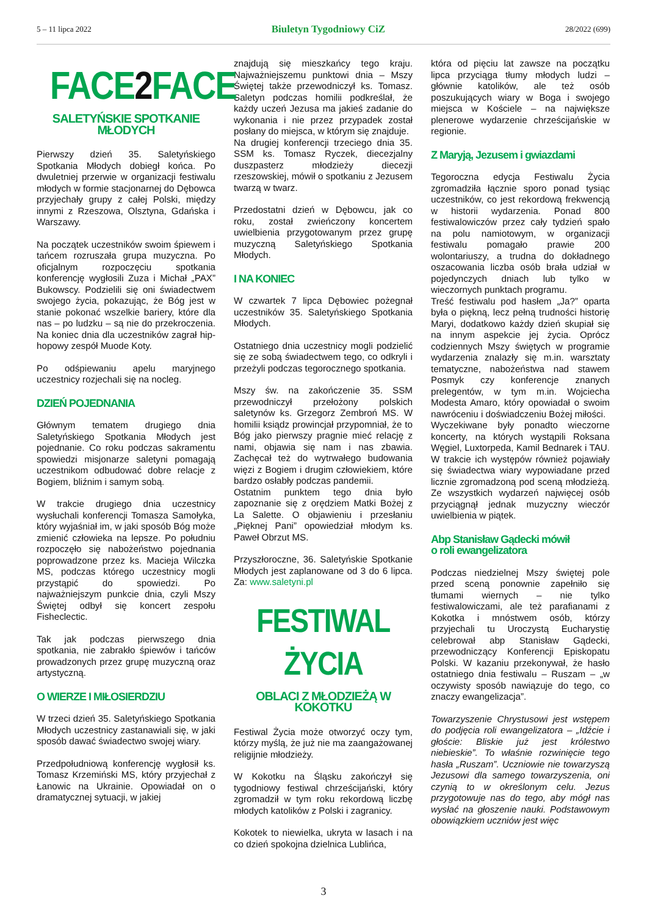5 – 11 lipca 2022 Biuletyn Tygodniowy CiZ 28/2022 (699)
FACE2 FACE
SALETYŃSKIE SPOTKANIE MŁODYCH
Pierwszy dzień 35. Saletyńskiego Spotkania Młodych dobiegł końca. Po dwuletniej przerwie w organizacji festiwalu młodych w formie stacjonarnej do Dębowca przyjechały grupy z całej Polski, między innymi z Rzeszowa, Olsztyna, Gdańska i Warszawy.
Na początek uczestników swoim śpiewem i tańcem rozruszała grupa muzyczna. Po oficjalnym rozpoczęciu spotkania konferencję wygłosili Zuza i Michał „PAX” Bukowscy. Podzielili się oni świadectwem swojego życia, pokazując, że Bóg jest w stanie pokonać wszelkie bariery, które dla nas – po ludzku – są nie do przekroczenia. Na koniec dnia dla uczestników zagrał hip-hopowy zespół Muode Koty.
Po odśpiewaniu apelu maryjnego uczestnicy rozjechali się na nocleg.
DZIEŃ POJEDNANIA
Głównym tematem drugiego dnia Saletyńskiego Spotkania Młodych jest pojednanie. Co roku podczas sakramentu spowiedzi misjonarze saletyni pomagają uczestnikom odbudować dobre relacje z Bogiem, bliźnim i samym sobą.
W trakcie drugiego dnia uczestnicy wysłuchali konferencji Tomasza Samołyka, który wyjaśniał im, w jaki sposób Bóg może zmienić człowieka na lepsze. Po południu rozpoczęło się nabożeństwo pojednania poprowadzone przez ks. Macieja Wilczka MS, podczas którego uczestnicy mogli przystąpić do spowiedzi. Po najważniejszym punkcie dnia, czyli Mszy Świętej odbył się koncert zespołu Fisheclectic.
Tak jak podczas pierwszego dnia spotkania, nie zabrakło śpiewów i tańców prowadzonych przez grupę muzyczną oraz artystyczną.
O WIERZE I MIŁOSIERDZIU
W trzeci dzień 35. Saletyńskiego Spotkania Młodych uczestnicy zastanawiali się, w jaki sposób dawać świadectwo swojej wiary.
Przedpołudniową konferencję wygłosił ks. Tomasz Krzemiński MS, który przyjechał z Łanowic na Ukrainie. Opowiadał on o dramatycznej sytuacji, w jakiej
znajdują się mieszkańcy tego kraju. Najważniejszemu punktowi dnia – Mszy Świętej także przewodniczył ks. Tomasz. Saletyn podczas homilii podkreślał, że każdy uczeń Jezusa ma jakieś zadanie do wykonania i nie przez przypadek został posłany do miejsca, w którym się znajduje.
Na drugiej konferencji trzeciego dnia 35. SSM ks. Tomasz Ryczek, diecezjalny duszpasterz młodzieży diecezji rzeszowskiej, mówił o spotkaniu z Jezusem twarzą w twarz.
Przedostatni dzień w Dębowcu, jak co roku, został zwieńczony koncertem uwielbienia przygotowanym przez grupę muzyczną Saletyńskiego Spotkania Młodych.
I NA KONIEC
W czwartek 7 lipca Dębowiec pożegnał uczestników 35. Saletyńskiego Spotkania Młodych.
Ostatniego dnia uczestnicy mogli podzielić się ze sobą świadectwem tego, co odkryli i przeżyli podczas tegorocznego spotkania.
Mszy św. na zakończenie 35. SSM przewodniczył przełożony polskich saletynów ks. Grzegorz Zembroń MS. W homilii ksiądz prowincjał przypomniał, że to Bóg jako pierwszy pragnie mieć relację z nami, objawia się nam i nas zbawia. Zachęcał też do wytrwałego budowania więzi z Bogiem i drugim człowiekiem, które bardzo osłabły podczas pandemii.
Ostatnim punktem tego dnia było zapoznanie się z orędziem Matki Bożej z La Salette. O objawieniu i przesłaniu „Pięknej Pani” opowiedział młodym ks. Paweł Obrzut MS.
Przyszłoroczne, 36. Saletyńskie Spotkanie Młodych jest zaplanowane od 3 do 6 lipca. Za: www.saletyni.pl
FESTIWAL ŻYCIA
OBLACI Z MŁODZIEŻĄ W KOKOTKU
Festiwal Życia może otworzyć oczy tym, którzy myślą, że już nie ma zaangażowanej religijnie młodzieży.
W Kokotku na Śląsku zakończył się tygodniowy festiwal chrześcijański, który zgromadził w tym roku rekordową liczbę młodych katolików z Polski i zagranicy.
Kokotek to niewielka, ukryta w lasach i na co dzień spokojna dzielnica Lublińca,
która od pięciu lat zawsze na początku lipca przyciąga tłumy młodych ludzi – głównie katolików, ale też osób poszukujących wiary w Boga i swojego miejsca w Kościele – na największe plenerowe wydarzenie chrześcijańskie w regionie.
Z Maryją, Jezusem i gwiazdami
Tegoroczna edycja Festiwalu Życia zgromadziła łącznie sporo ponad tysiąc uczestników, co jest rekordową frekwencją w historii wydarzenia. Ponad 800 festiwalowiczów przez cały tydzień spało na polu namiotowym, w organizacji festiwalu pomagało prawie 200 wolontariuszy, a trudna do dokładnego oszacowania liczba osób brała udział w pojedynczych dniach lub tylko w wieczornych punktach programu.
Treść festiwalu pod hasłem „Ja?” oparta była o piękną, lecz pełną trudności historię Maryi, dodatkowo każdy dzień skupiał się na innym aspekcie jej życia. Oprócz codziennych Mszy świętych w programie wydarzenia znalazły się m.in. warsztaty tematyczne, nabożeństwa nad stawem Posmyk czy konferencje znanych prelegentów, w tym m.in. Wojciecha Modesta Amaro, który opowiadał o swoim nawróceniu i doświadczeniu Bożej miłości.
Wyczekiwane były ponadto wieczorne koncerty, na których wystąpili Roksana Węgiel, Luxtorpeda, Kamil Bednarek i TAU. W trakcie ich występów również pojawiały się świadectwa wiary wypowiadane przed licznie zgromadzoną pod sceną młodzieżą. Ze wszystkich wydarzeń najwięcej osób przyciągnął jednak muzyczny wieczór uwielbienia w piątek.
Abp Stanisław Gądecki mówił
o roli ewangelizatora
Podczas niedzielnej Mszy świętej pole przed sceną ponownie zapełniło się tłumami wiernych – nie tylko festiwalowiczami, ale też parafianami z Kokotka i mnóstwem osób, którzy przyjechali tu Uroczystą Eucharystię celebrował abp Stanisław Gądecki, przewodniczący Konferencji Episkopatu Polski. W kazaniu przekonywał, że hasło ostatniego dnia festiwalu – Ruszam – „w oczywisty sposób nawiązuje do tego, co znaczy ewangelizacja”.
Towarzyszenie Chrystusowi jest wstępem do podjęcia roli ewangelizatora – „Idźcie i głoście: Bliskie już jest królestwo niebieskie”. To właśnie rozwinięcie tego hasła „Ruszam”. Uczniowie nie towarzyszą Jezusowi dla samego towarzyszenia, oni czynią to w określonym celu. Jezus przygotowuje nas do tego, aby mógł nas wysłać na głoszenie nauki. Podstawowym obowiązkiem uczniów jest więc
3